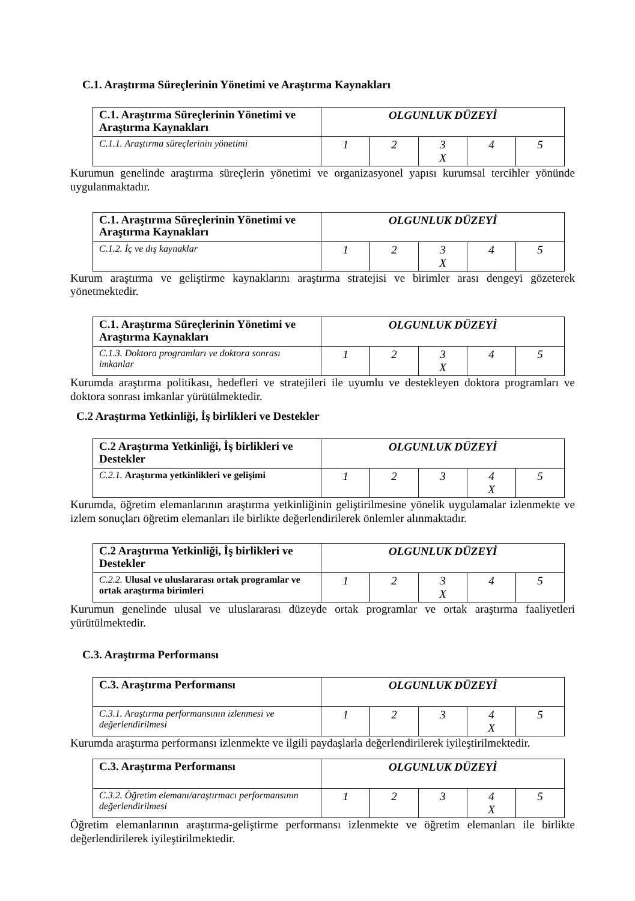C.1. Araştırma Süreçlerinin Yönetimi ve Araştırma Kaynakları
| C.1. Araştırma Süreçlerinin Yönetimi ve Araştırma Kaynakları | OLGUNLUK DÜZEYİ | | | | |
| C.1.1. Araştırma süreçlerinin yönetimi | 1 | 2 | 3 X | 4 | 5 |
Kurumun genelinde araştırma süreçlerin yönetimi ve organizasyonel yapısı kurumsal tercihler yönünde uygulanmaktadır.
| C.1. Araştırma Süreçlerinin Yönetimi ve Araştırma Kaynakları | OLGUNLUK DÜZEYİ | | | | |
| C.1.2. İç ve dış kaynaklar | 1 | 2 | 3 X | 4 | 5 |
Kurum araştırma ve geliştirme kaynaklarını araştırma stratejisi ve birimler arası dengeyi gözeterek yönetmektedir.
| C.1. Araştırma Süreçlerinin Yönetimi ve Araştırma Kaynakları | OLGUNLUK DÜZEYİ | | | | |
| C.1.3. Doktora programları ve doktora sonrası imkanlar | 1 | 2 | 3 X | 4 | 5 |
Kurumda araştırma politikası, hedefleri ve stratejileri ile uyumlu ve destekleyen doktora programları ve doktora sonrası imkanlar yürütülmektedir.
C.2 Araştırma Yetkinliği, İş birlikleri ve Destekler
| C.2 Araştırma Yetkinliği, İş birlikleri ve Destekler | OLGUNLUK DÜZEYİ | | | | |
| C.2.1. Araştırma yetkinlikleri ve gelişimi | 1 | 2 | 3 | 4 X | 5 |
Kurumda, öğretim elemanlarının araştırma yetkinliğinin geliştirilmesine yönelik uygulamalar izlenmekte ve izlem sonuçları öğretim elemanları ile birlikte değerlendirilerek önlemler alınmaktadır.
| C.2 Araştırma Yetkinliği, İş birlikleri ve Destekler | OLGUNLUK DÜZEYİ | | | | |
| C.2.2. Ulusal ve uluslararası ortak programlar ve ortak araştırma birimleri | 1 | 2 | 3 X | 4 | 5 |
Kurumun genelinde ulusal ve uluslararası düzeyde ortak programlar ve ortak araştırma faaliyetleri yürütülmektedir.
C.3. Araştırma Performansı
| C.3. Araştırma Performansı | OLGUNLUK DÜZEYİ | | | | |
| C.3.1. Araştırma performansının izlenmesi ve değerlendirilmesi | 1 | 2 | 3 | 4 X | 5 |
Kurumda araştırma performansı izlenmekte ve ilgili paydaşlarla değerlendirilerek iyileştirilmektedir.
| C.3. Araştırma Performansı | OLGUNLUK DÜZEYİ | | | | |
| C.3.2. Öğretim elemanı/araştırmacı performansının değerlendirilmesi | 1 | 2 | 3 | 4 X | 5 |
Öğretim elemanlarının araştırma-geliştirme performansı izlenmekte ve öğretim elemanları ile birlikte değerlendirilerek iyileştirilmektedir.